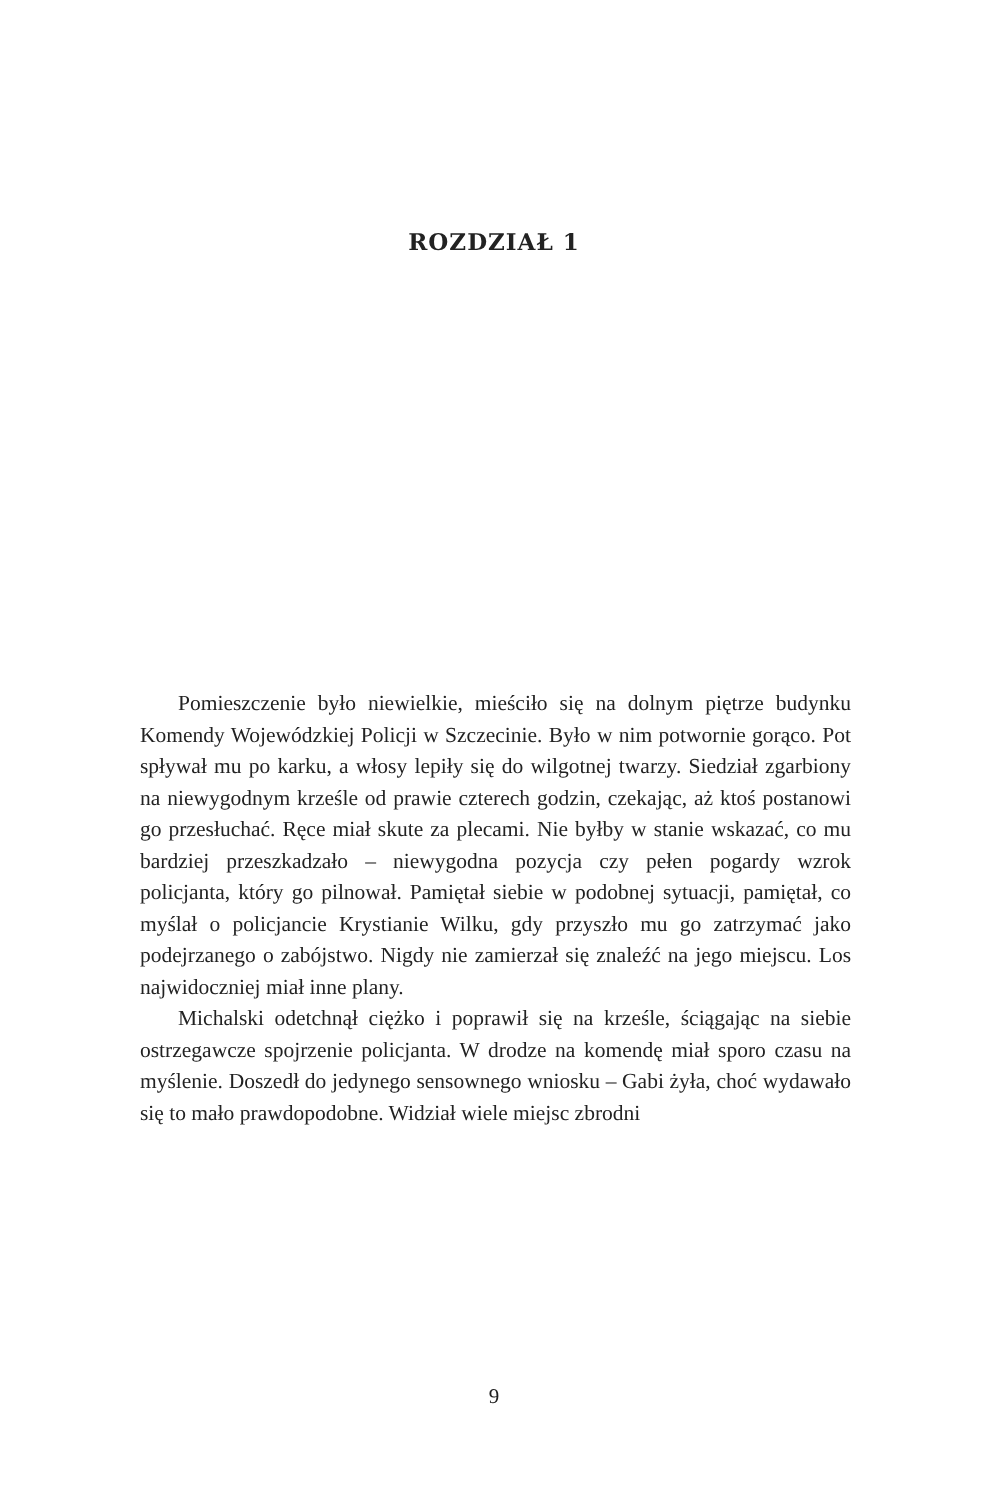ROZDZIAŁ 1
Pomieszczenie było niewielkie, mieściło się na dolnym piętrze budynku Komendy Wojewódzkiej Policji w Szczecinie. Było w nim potwornie gorąco. Pot spływał mu po karku, a włosy lepiły się do wilgotnej twarzy. Siedział zgarbiony na niewygodnym krześle od prawie czterech godzin, czekając, aż ktoś postanowi go przesłuchać. Ręce miał skute za plecami. Nie byłby w stanie wskazać, co mu bardziej przeszkadzało – niewygodna pozycja czy pełen pogardy wzrok policjanta, który go pilnował. Pamiętał siebie w podobnej sytuacji, pamiętał, co myślał o policjancie Krystianie Wilku, gdy przyszło mu go zatrzymać jako podejrzanego o zabójstwo. Nigdy nie zamierzał się znaleźć na jego miejscu. Los najwidoczniej miał inne plany.
Michalski odetchnął ciężko i poprawił się na krześle, ściągając na siebie ostrzegawcze spojrzenie policjanta. W drodze na komendę miał sporo czasu na myślenie. Doszedł do jedynego sensownego wniosku – Gabi żyła, choć wydawało się to mało prawdopodobne. Widział wiele miejsc zbrodni
9